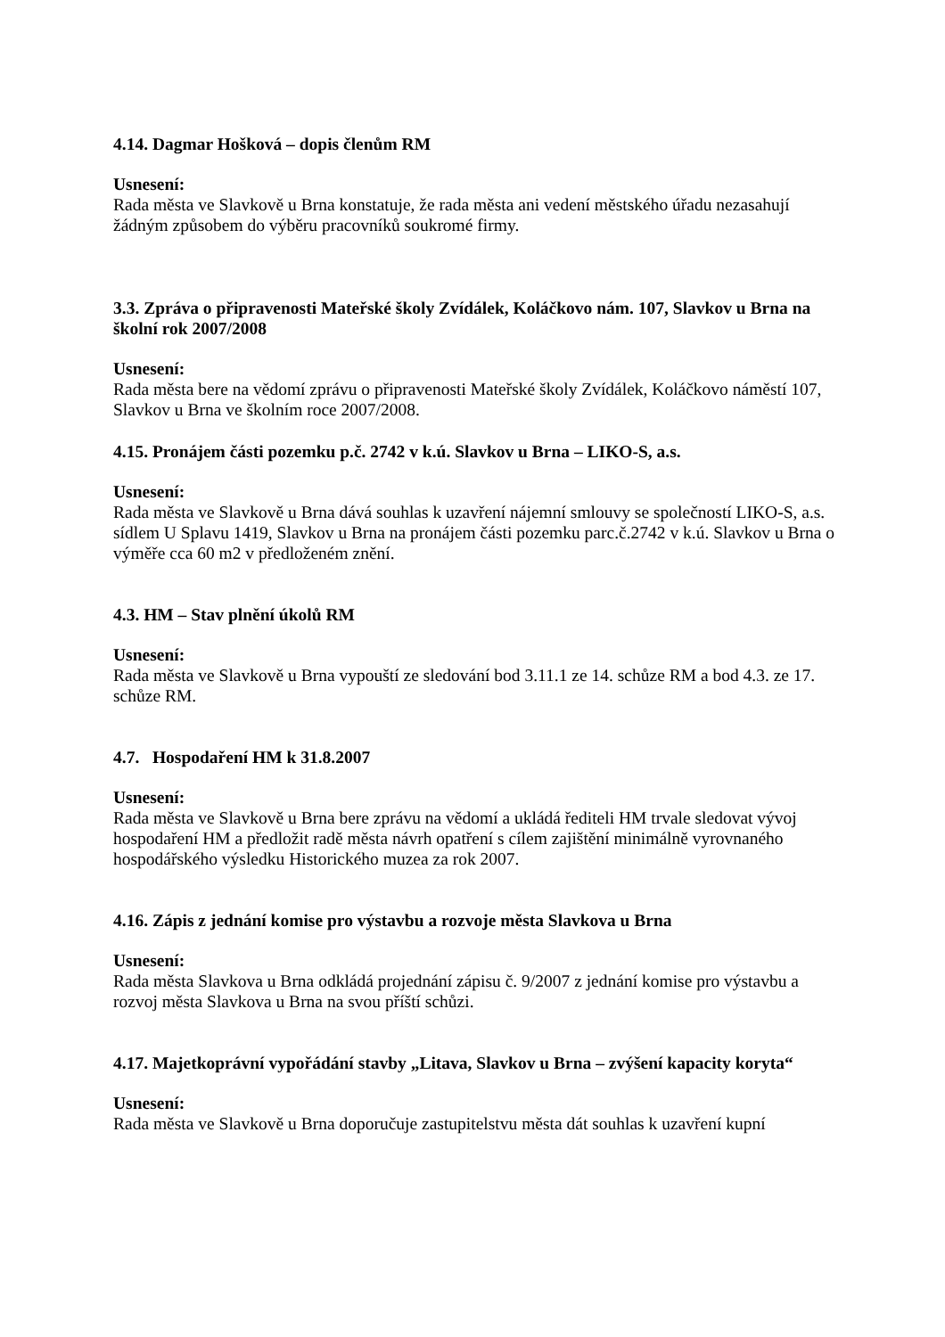4.14. Dagmar Hošková – dopis členům RM
Usnesení:
Rada města ve Slavkově u Brna konstatuje, že rada města ani vedení městského úřadu nezasahují žádným způsobem do výběru pracovníků soukromé firmy.
3.3. Zpráva o připravenosti Mateřské školy Zvídálek, Koláčkovo nám. 107, Slavkov u Brna na školní rok 2007/2008
Usnesení:
Rada města bere na vědomí zprávu o připravenosti Mateřské školy Zvídálek, Koláčkovo náměstí 107, Slavkov u Brna ve školním roce 2007/2008.
4.15. Pronájem části pozemku p.č. 2742 v k.ú. Slavkov u Brna – LIKO-S, a.s.
Usnesení:
Rada města ve Slavkově u Brna dává souhlas k uzavření nájemní smlouvy se společností LIKO-S, a.s. sídlem U Splavu 1419, Slavkov u Brna na pronájem části pozemku parc.č.2742 v k.ú. Slavkov u Brna o výměře cca 60 m2 v předloženém znění.
4.3. HM – Stav plnění úkolů RM
Usnesení:
Rada města ve Slavkově u Brna vypouští ze sledování bod 3.11.1 ze 14. schůze RM a bod 4.3. ze 17. schůze RM.
4.7. Hospodaření HM k 31.8.2007
Usnesení:
Rada města ve Slavkově u Brna bere zprávu na vědomí a ukládá řediteli HM trvale sledovat vývoj hospodaření HM a předložit radě města návrh opatření s cílem zajištění minimálně vyrovnaného hospodářského výsledku Historického muzea za rok 2007.
4.16. Zápis z jednání komise pro výstavbu a rozvoje města Slavkova u Brna
Usnesení:
Rada města Slavkova u Brna odkládá projednání zápisu č. 9/2007 z jednání komise pro výstavbu a rozvoj města Slavkova u Brna na svou příští schůzi.
4.17. Majetkoprávní vypořádání stavby „Litava, Slavkov u Brna – zvýšení kapacity koryta“
Usnesení:
Rada města ve Slavkově u Brna doporučuje zastupitelstvu města dát souhlas k uzavření kupní